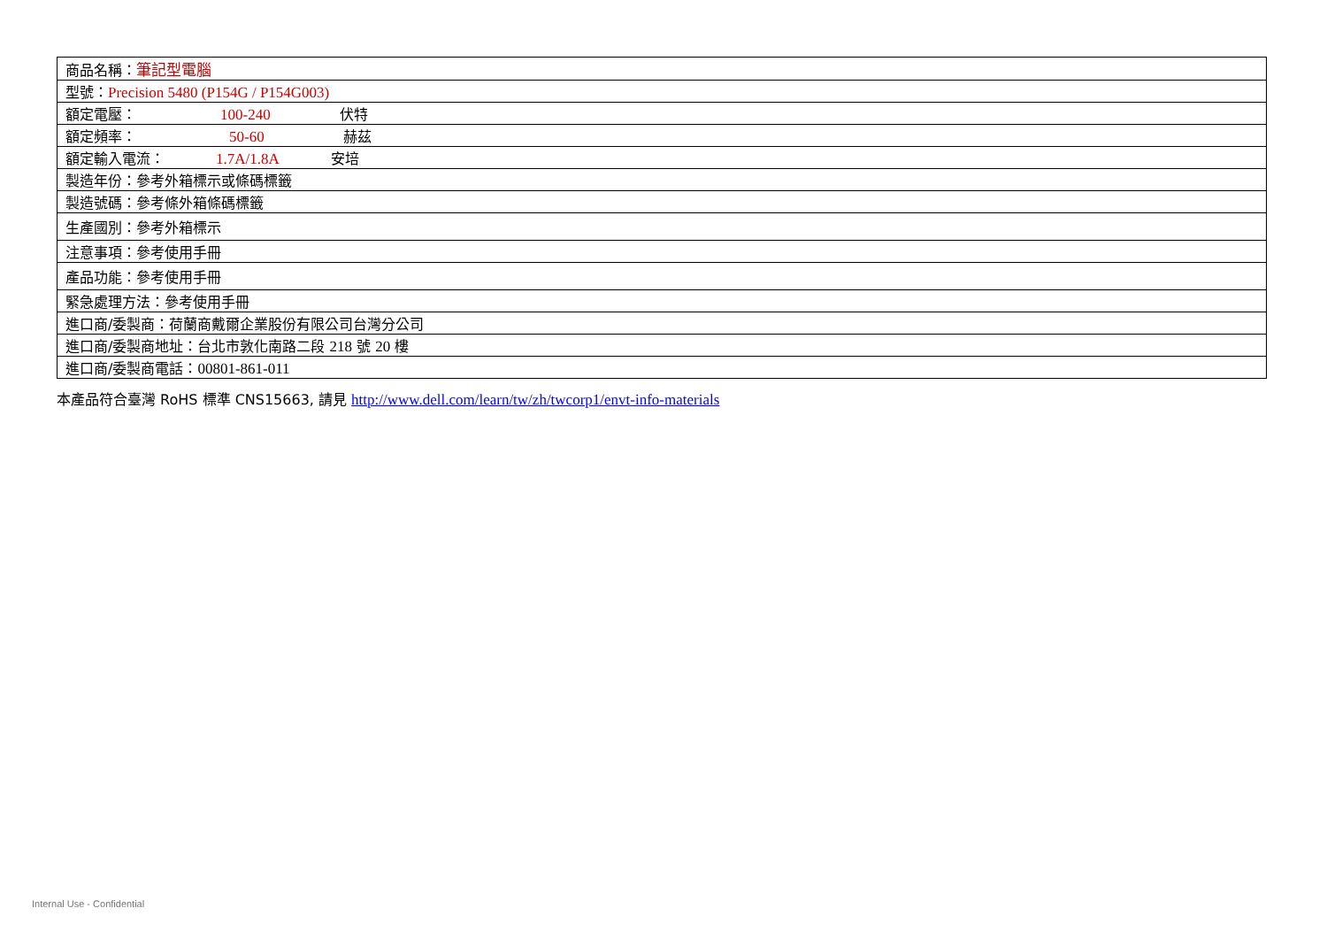| 商品名稱： 筆記型電腦 |
| 型號： Precision 5480 (P154G / P154G003) |
| 額定電壓： 100-240 伏特 |
| 額定頻率： 50-60 赫茲 |
| 額定輸入電流： 1.7A/1.8A 安培 |
| 製造年份：參考外箱標示或條碼標籤 |
| 製造號碼：參考條外箱條碼標籤 |
| 生產國別：參考外箱標示 |
| 注意事項：參考使用手冊 |
| 產品功能：參考使用手冊 |
| 緊急處理方法：參考使用手冊 |
| 進口商/委製商：荷蘭商戴爾企業股份有限公司台灣分公司 |
| 進口商/委製商地址：台北市敦化南路二段 218 號 20 樓 |
| 進口商/委製商電話： 00801-861-011 |
本產品符合臺灣 RoHS 標準 CNS15663, 請見 http://www.dell.com/learn/tw/zh/twcorp1/envt-info-materials
Internal Use - Confidential